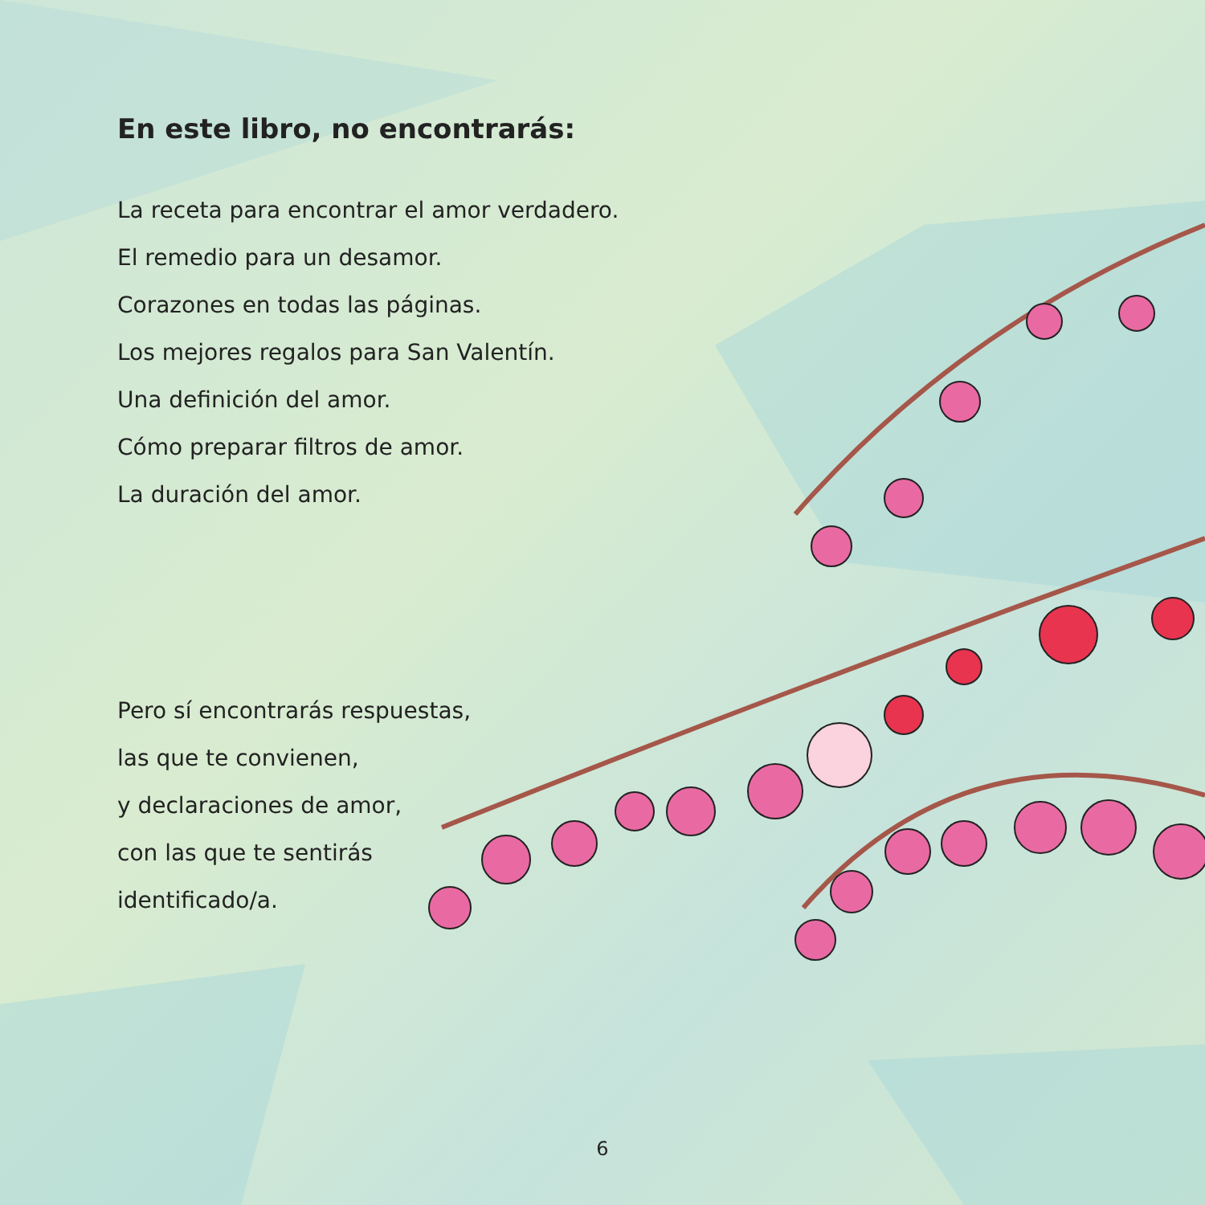En este libro, no encontrarás:
La receta para encontrar el amor verdadero.
El remedio para un desamor.
Corazones en todas las páginas.
Los mejores regalos para San Valentín.
Una definición del amor.
Cómo preparar filtros de amor.
La duración del amor.
Pero sí encontrarás respuestas,
las que te convienen,
y declaraciones de amor,
con las que te sentirás
identificado/a.
6